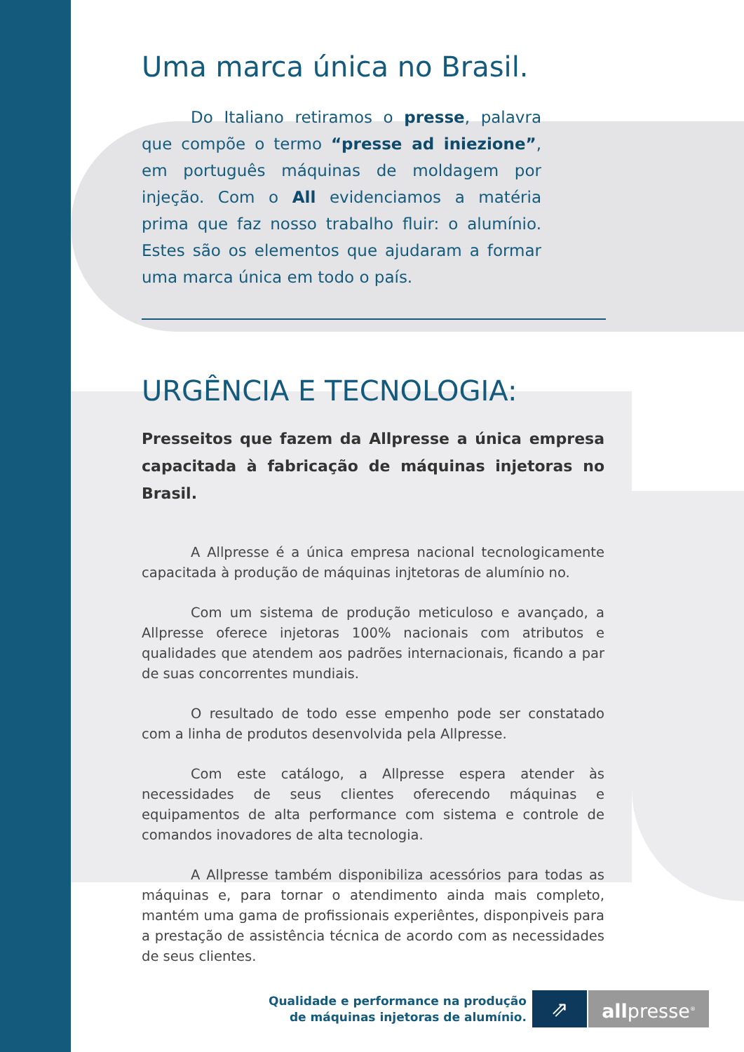Uma marca única no Brasil.
Do Italiano retiramos o presse, palavra que compõe o termo “presse ad iniezione”, em português máquinas de moldagem por injeção. Com o All evidenciamos a matéria prima que faz nosso trabalho fluir: o alumínio. Estes são os elementos que ajudaram a formar uma marca única em todo o país.
URGÊNCIA E TECNOLOGIA:
Presseitos que fazem da Allpresse a única empresa capacitada à fabricação de máquinas injetoras no Brasil.
A Allpresse é a única empresa nacional tecnologicamente capacitada à produção de máquinas injtetoras de alumínio no.
Com um sistema de produção meticuloso e avançado, a Allpresse oferece injetoras 100% nacionais com atributos e qualidades que atendem aos padrões internacionais, ficando a par de suas concorrentes mundiais.
O resultado de todo esse empenho pode ser constatado com a linha de produtos desenvolvida pela Allpresse.
Com este catálogo, a Allpresse espera atender às necessidades de seus clientes oferecendo máquinas e equipamentos de alta performance com sistema e controle de comandos inovadores de alta tecnologia.
A Allpresse também disponibiliza acessórios para todas as máquinas e, para tornar o atendimento ainda mais completo, mantém uma gama de profissionais experiêntes, disponpiveis para a prestação de assistência técnica de acordo com as necessidades de seus clientes.
Qualidade e performance na produção
de máquinas injetoras de alumínio.
⇗ allpresse<sup>®</sup>